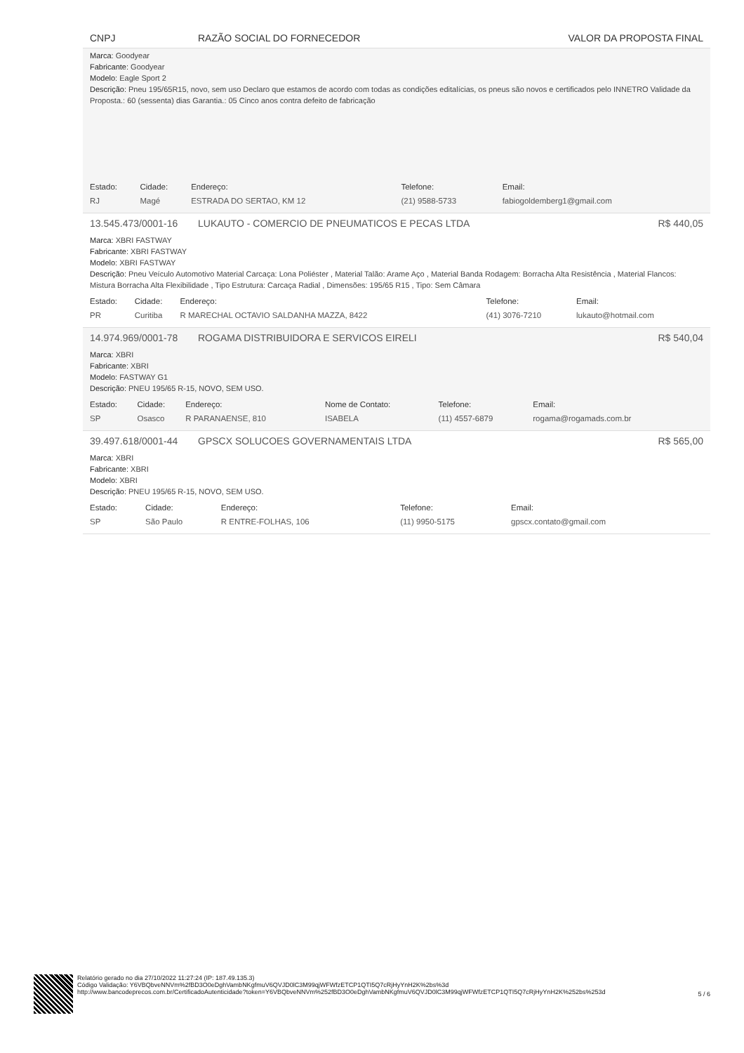CNPJ RAZÃO SOCIAL DO FORNECEDOR VALOR DA PROPOSTA FINAL
Marca: Goodyear
Fabricante: Goodyear
Modelo: Eagle Sport 2
Descrição: Pneu 195/65R15, novo, sem uso Declaro que estamos de acordo com todas as condições editalícias, os pneus são novos e certificados pelo INNETRO Validade da Proposta.: 60 (sessenta) dias Garantia.: 05 Cinco anos contra defeito de fabricação
| Estado: | Cidade: | Endereço: | Telefone: | Email: |
| --- | --- | --- | --- | --- |
| RJ | Magé | ESTRADA DO SERTAO, KM 12 | (21) 9588-5733 | fabiogoldemberg1@gmail.com |
13.545.473/0001-16 LUKAUTO - COMERCIO DE PNEUMATICOS E PECAS LTDA R$ 440,05
Marca: XBRI FASTWAY
Fabricante: XBRI FASTWAY
Modelo: XBRI FASTWAY
Descrição: Pneu Veículo Automotivo Material Carcaça: Lona Poliéster , Material Talão: Arame Aço , Material Banda Rodagem: Borracha Alta Resistência , Material Flancos: Mistura Borracha Alta Flexibilidade , Tipo Estrutura: Carcaça Radial , Dimensões: 195/65 R15 , Tipo: Sem Câmara
| Estado: | Cidade: | Endereço: | Telefone: | Email: |
| --- | --- | --- | --- | --- |
| PR | Curitiba | R MARECHAL OCTAVIO SALDANHA MAZZA, 8422 | (41) 3076-7210 | lukauto@hotmail.com |
14.974.969/0001-78 ROGAMA DISTRIBUIDORA E SERVICOS EIRELI R$ 540,04
Marca: XBRI
Fabricante: XBRI
Modelo: FASTWAY G1
Descrição: PNEU 195/65 R-15, NOVO, SEM USO.
| Estado: | Cidade: | Endereço: | Nome de Contato: | Telefone: | Email: |
| --- | --- | --- | --- | --- | --- |
| SP | Osasco | R PARANAENSE, 810 | ISABELA | (11) 4557-6879 | rogama@rogamads.com.br |
39.497.618/0001-44 GPSCX SOLUCOES GOVERNAMENTAIS LTDA R$ 565,00
Marca: XBRI
Fabricante: XBRI
Modelo: XBRI
Descrição: PNEU 195/65 R-15, NOVO, SEM USO.
| Estado: | Cidade: | Endereço: | Telefone: | Email: |
| --- | --- | --- | --- | --- |
| SP | São Paulo | R ENTRE-FOLHAS, 106 | (11) 9950-5175 | gpscx.contato@gmail.com |
Relatório gerado no dia 27/10/2022 11:27:24 (IP: 187.49.135.3)
Código Validação: Y6VBQbveNNVm%2fBD3O0eDghVambNKgfmuV6QVJD0lC3M99qjWFWfzETCP1QTI5Q7cRjHyYnH2K%2bs%3d
http://www.bancodeprecos.com.br/CertificadoAutenticidade?token=Y6VBQbveNNVm%252fBD3O0eDghVambNKgfmuV6QVJD0lC3M99qjWFWfzETCP1QTI5Q7cRjHyYnH2K%252bs%253d
5 / 6